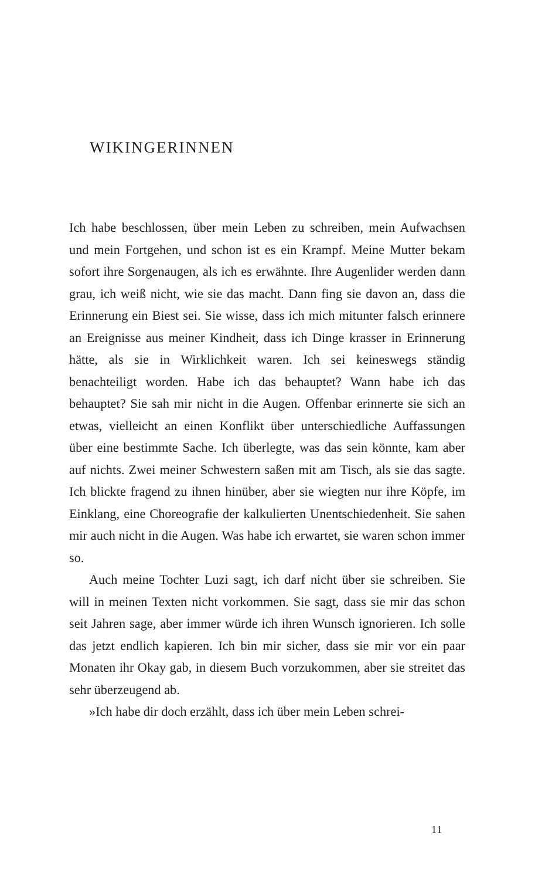WIKINGERINNEN
Ich habe beschlossen, über mein Leben zu schreiben, mein Aufwachsen und mein Fortgehen, und schon ist es ein Krampf. Meine Mutter bekam sofort ihre Sorgenaugen, als ich es erwähnte. Ihre Augenlider werden dann grau, ich weiß nicht, wie sie das macht. Dann fing sie davon an, dass die Erinnerung ein Biest sei. Sie wisse, dass ich mich mitunter falsch erinnere an Ereignisse aus meiner Kindheit, dass ich Dinge krasser in Erinnerung hätte, als sie in Wirklichkeit waren. Ich sei keineswegs ständig benachteiligt worden. Habe ich das behauptet? Wann habe ich das behauptet? Sie sah mir nicht in die Augen. Offenbar erinnerte sie sich an etwas, vielleicht an einen Konflikt über unterschiedliche Auffassungen über eine bestimmte Sache. Ich überlegte, was das sein könnte, kam aber auf nichts. Zwei meiner Schwestern saßen mit am Tisch, als sie das sagte. Ich blickte fragend zu ihnen hinüber, aber sie wiegten nur ihre Köpfe, im Einklang, eine Choreografie der kalkulierten Unentschiedenheit. Sie sahen mir auch nicht in die Augen. Was habe ich erwartet, sie waren schon immer so.
Auch meine Tochter Luzi sagt, ich darf nicht über sie schreiben. Sie will in meinen Texten nicht vorkommen. Sie sagt, dass sie mir das schon seit Jahren sage, aber immer würde ich ihren Wunsch ignorieren. Ich solle das jetzt endlich kapieren. Ich bin mir sicher, dass sie mir vor ein paar Monaten ihr Okay gab, in diesem Buch vorzukommen, aber sie streitet das sehr überzeugend ab.
»Ich habe dir doch erzählt, dass ich über mein Leben schrei-
11